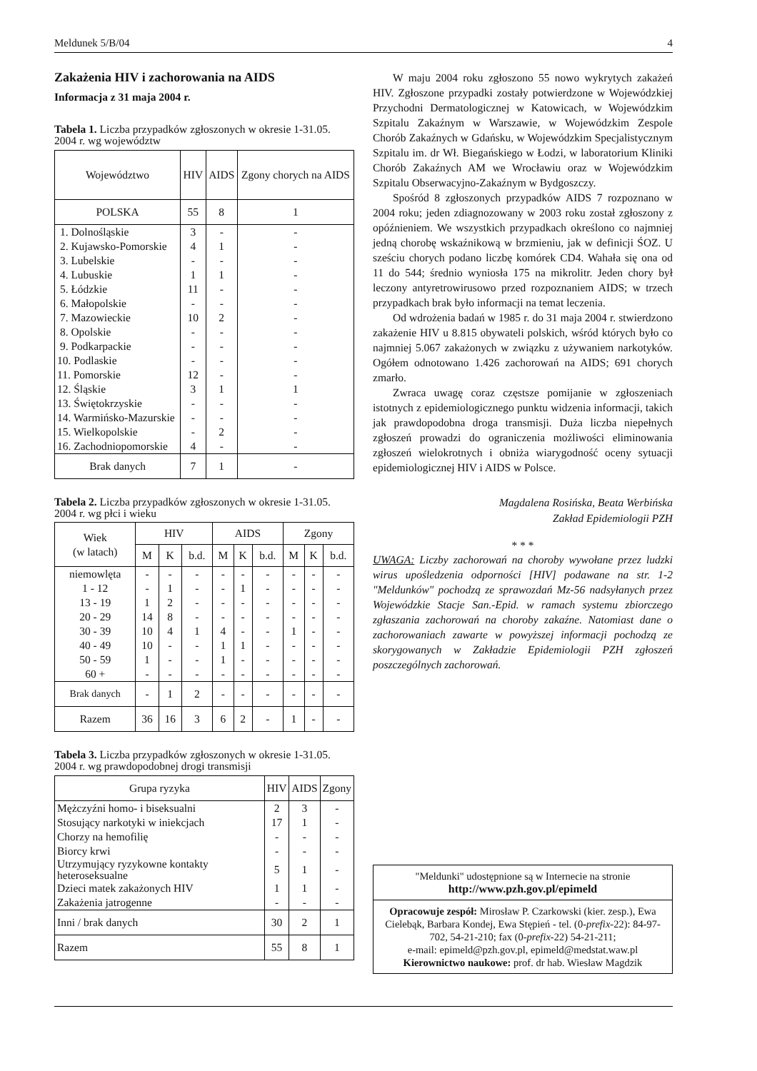Meldunek 5/B/04 4
Zakażenia HIV i zachorowania na AIDS
Informacja z 31 maja 2004 r.
Tabela 1. Liczba przypadków zgłoszonych w okresie 1-31.05. 2004 r. wg województw
| Województwo | HIV | AIDS | Zgony chorych na AIDS |
| --- | --- | --- | --- |
| POLSKA | 55 | 8 | 1 |
| 1. Dolnośląskie | 3 | - | - |
| 2. Kujawsko-Pomorskie | 4 | 1 | - |
| 3. Lubelskie | - | - | - |
| 4. Lubuskie | 1 | 1 | - |
| 5. Łódzkie | 11 | - | - |
| 6. Małopolskie | - | - | - |
| 7. Mazowieckie | 10 | 2 | - |
| 8. Opolskie | - | - | - |
| 9. Podkarpackie | - | - | - |
| 10. Podlaskie | - | - | - |
| 11. Pomorskie | 12 | - | - |
| 12. Śląskie | 3 | 1 | 1 |
| 13. Świętokrzyskie | - | - | - |
| 14. Warmińsko-Mazurskie | - | - | - |
| 15. Wielkopolskie | - | 2 | - |
| 16. Zachodniopomorskie | 4 | - | - |
| Brak danych | 7 | 1 | - |
Tabela 2. Liczba przypadków zgłoszonych w okresie 1-31.05. 2004 r. wg płci i wieku
| Wiek (w latach) | HIV | | | AIDS | | | Zgony | | |
| --- | --- | --- | --- | --- | --- | --- | --- | --- | --- |
| | M | K | b.d. | M | K | b.d. | M | K | b.d. |
| niemowlęta | - | - | - | - | - | - | - | - | - |
| 1 - 12 | - | 1 | - | - | 1 | - | - | - | - |
| 13 - 19 | 1 | 2 | - | - | - | - | - | - | - |
| 20 - 29 | 14 | 8 | - | - | - | - | - | - | - |
| 30 - 39 | 10 | 4 | 1 | 4 | - | - | 1 | - | - |
| 40 - 49 | 10 | - | - | 1 | 1 | - | - | - | - |
| 50 - 59 | 1 | - | - | 1 | - | - | - | - | - |
| 60 + | - | - | - | - | - | - | - | - | - |
| Brak danych | - | 1 | 2 | - | - | - | - | - | - |
| Razem | 36 | 16 | 3 | 6 | 2 | - | 1 | - | - |
Tabela 3. Liczba przypadków zgłoszonych w okresie 1-31.05. 2004 r. wg prawdopodobnej drogi transmisji
| Grupa ryzyka | HIV | AIDS | Zgony |
| --- | --- | --- | --- |
| Mężczyźni homo- i biseksualni | 2 | 3 | - |
| Stosujący narkotyki w iniekcjach | 17 | 1 | - |
| Chorzy na hemofilię | - | - | - |
| Biorcy krwi | - | - | - |
| Utrzymujący ryzykowne kontakty heteroseksualne | 5 | 1 | - |
| Dzieci matek zakażonych HIV | 1 | 1 | - |
| Zakażenia jatrogenne | - | - | - |
| Inni / brak danych | 30 | 2 | 1 |
| Razem | 55 | 8 | 1 |
W maju 2004 roku zgłoszono 55 nowo wykrytych zakażeń HIV. Zgłoszone przypadki zostały potwierdzone w Wojewódzkiej Przychodni Dermatologicznej w Katowicach, w Wojewódzkim Szpitalu Zakaźnym w Warszawie, w Wojewódzkim Zespole Chorób Zakaźnych w Gdańsku, w Wojewódzkim Specjalistycznym Szpitalu im. dr Wł. Biegańskiego w Łodzi, w laboratorium Kliniki Chorób Zakaźnych AM we Wrocławiu oraz w Wojewódzkim Szpitalu Obserwacyjno-Zakaźnym w Bydgoszczy.
Spośród 8 zgłoszonych przypadków AIDS 7 rozpoznano w 2004 roku; jeden zdiagnozowany w 2003 roku został zgłoszony z opóźnieniem. We wszystkich przypadkach określono co najmniej jedną chorobę wskaźnikową w brzmieniu, jak w definicji ŚOZ. U sześciu chorych podano liczbę komórek CD4. Wahała się ona od 11 do 544; średnio wyniosła 175 na mikrolitr. Jeden chory był leczony antyretrowirusowo przed rozpoznaniem AIDS; w trzech przypadkach brak było informacji na temat leczenia.
Od wdrożenia badań w 1985 r. do 31 maja 2004 r. stwierdzono zakażenie HIV u 8.815 obywateli polskich, wśród których było co najmniej 5.067 zakażonych w związku z używaniem narkotyków. Ogółem odnotowano 1.426 zachorowań na AIDS; 691 chorych zmarło.
Zwraca uwagę coraz częstsze pomijanie w zgłoszeniach istotnych z epidemiologicznego punktu widzenia informacji, takich jak prawdopodobna droga transmisji. Duża liczba niepełnych zgłoszeń prowadzi do ograniczenia możliwości eliminowania zgłoszeń wielokrotnych i obniża wiarygodność oceny sytuacji epidemiologicznej HIV i AIDS w Polsce.
Magdalena Rosińska, Beata Werbińska
Zakład Epidemiologii PZH
* * *
UWAGA: Liczby zachorowań na choroby wywołane przez ludzki wirus upośledzenia odporności [HIV] podawane na str. 1-2 "Meldunków" pochodzą ze sprawozdań Mz-56 nadsyłanych przez Wojewódzkie Stacje San.-Epid. w ramach systemu zbiorczego zgłaszania zachorowań na choroby zakaźne. Natomiast dane o zachorowaniach zawarte w powyższej informacji pochodzą ze skorygowanych w Zakładzie Epidemiologii PZH zgłoszeń poszczególnych zachorowań.
"Meldunki" udostępnione są w Internecie na stronie
http://www.pzh.gov.pl/epimeld
Opracowuje zespół: Mirosław P. Czarkowski (kier. zesp.), Ewa Cielebąk, Barbara Kondej, Ewa Stępień - tel. (0-prefix-22): 84-97-702, 54-21-210; fax (0-prefix-22) 54-21-211;
e-mail: epimeld@pzh.gov.pl, epimeld@medstat.waw.pl
Kierownictwo naukowe: prof. dr hab. Wiesław Magdzik